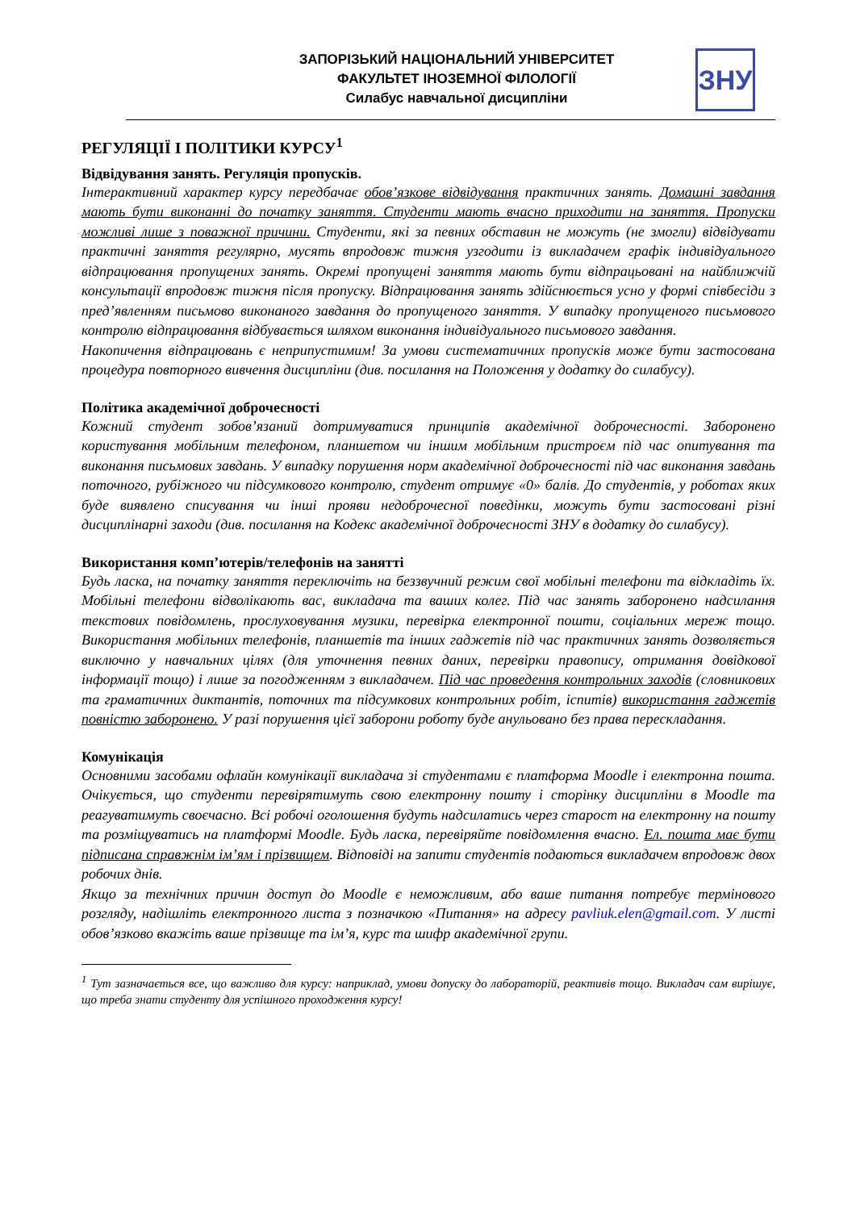ЗАПОРІЗЬКИЙ НАЦІОНАЛЬНИЙ УНІВЕРСИТЕТ
ФАКУЛЬТЕТ ІНОЗЕМНОЇ ФІЛОЛОГІЇ
Силабус навчальної дисципліни
ЗНУ
РЕГУЛЯЦІЇ І ПОЛІТИКИ КУРСУ<sup>1</sup>
Відвідування занять. Регуляція пропусків.
Інтерактивний характер курсу передбачає обов’язкове відвідування практичних занять. Домашні завдання мають бути виконанні до початку заняття. Студенти мають вчасно приходити на заняття. Пропуски можливі лише з поважної причини. Студенти, які за певних обставин не можуть (не змогли) відвідувати практичні заняття регулярно, мусять впродовж тижня узгодити із викладачем графік індивідуального відпрацювання пропущених занять. Окремі пропущені заняття мають бути відпрацьовані на найближчій консультації впродовж тижня після пропуску. Відпрацювання занять здійснюється усно у формі співбесіди з пред’явленням письмово виконаного завдання до пропущеного заняття. У випадку пропущеного письмового контролю відпрацювання відбувається шляхом виконання індивідуального письмового завдання.
Накопичення відпрацювань є неприпустимим! За умови систематичних пропусків може бути застосована процедура повторного вивчення дисципліни (див. посилання на Положення у додатку до силабусу).
Політика академічної доброчесності
Кожний студент зобов’язаний дотримуватися принципів академічної доброчесності. Заборонено користування мобільним телефоном, планшетом чи іншим мобільним пристроєм під час опитування та виконання письмових завдань. У випадку порушення норм академічної доброчесності під час виконання завдань поточного, рубіжного чи підсумкового контролю, студент отримує «0» балів. До студентів, у роботах яких буде виявлено списування чи інші прояви недоброчесної поведінки, можуть бути застосовані різні дисциплінарні заходи (див. посилання на Кодекс академічної доброчесності ЗНУ в додатку до силабусу).
Використання комп’ютерів/телефонів на занятті
Будь ласка, на початку заняття переключіть на беззвучний режим свої мобільні телефони та відкладіть їх. Мобільні телефони відволікають вас, викладача та ваших колег. Під час занять заборонено надсилання текстових повідомлень, прослуховування музики, перевірка електронної пошти, соціальних мереж тощо. Використання мобільних телефонів, планшетів та інших гаджетів під час практичних занять дозволяється виключно у навчальних цілях (для уточнення певних даних, перевірки правопису, отримання довідкової інформації тощо) і лише за погодженням з викладачем. Під час проведення контрольних заходів (словникових та граматичних диктантів, поточних та підсумкових контрольних робіт, іспитів) використання гаджетів повністю заборонено. У разі порушення цієї заборони роботу буде анульовано без права перескладання.
Комунікація
Основними засобами офлайн комунікації викладача зі студентами є платформа Moodle і електронна пошта. Очікується, що студенти перевірятимуть свою електронну пошту і сторінку дисципліни в Moodle та реагуватимуть своєчасно. Всі робочі оголошення будуть надсилатись через старост на електронну на пошту та розміщуватись на платформі Moodle. Будь ласка, перевіряйте повідомлення вчасно. Ел. пошта має бути підписана справжнім ім’ям і прізвищем. Відповіді на запити студентів подаються викладачем впродовж двох робочих днів.
Якщо за технічних причин доступ до Moodle є неможливим, або ваше питання потребує термінового розгляду, надішліть електронного листа з позначкою «Питання» на адресу pavliuk.elen@gmail.com. У листі обов’язково вкажіть ваше прізвище та ім’я, курс та шифр академічної групи.
<sup>1</sup> Тут зазначається все, що важливо для курсу: наприклад, умови допуску до лабораторій, реактивів тощо. Викладач сам вирішує, що треба знати студенту для успішного проходження курсу!